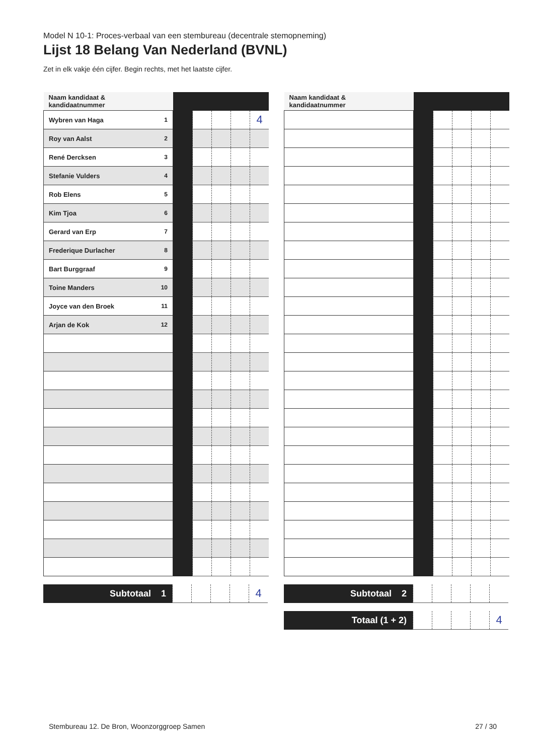Model N 10-1: Proces-verbaal van een stembureau (decentrale stemopneming)
Lijst 18 Belang Van Nederland (BVNL)
Zet in elk vakje één cijfer. Begin rechts, met het laatste cijfer.
| Naam kandidaat & kandidaatnummer | | | | | |
| Wybren van Haga <sup>1</sup> | | | | | 4 |
| Roy van Aalst <sup>2</sup> | | | | | |
| René Dercksen <sup>3</sup> | | | | | |
| Stefanie Vulders <sup>4</sup> | | | | | |
| Rob Elens <sup>5</sup> | | | | | |
| Kim Tjoa <sup>6</sup> | | | | | |
| Gerard van Erp <sup>7</sup> | | | | | |
| Frederique Durlacher <sup>8</sup> | | | | | |
| Bart Burggraaf <sup>9</sup> | | | | | |
| Toine Manders <sup>10</sup> | | | | | |
| Joyce van den Broek <sup>11</sup> | | | | | |
| Arjan de Kok <sup>12</sup> | | | | | |
| Subtotaal 1 | | | | | 4 |
| Naam kandidaat & kandidaatnummer | | | | | |
| Subtotaal 2 | | | | | |
| Totaal (1 + 2) | | | | | 4 |
Stembureau 12. De Bron, Woonzorggroep Samen 27 / 30